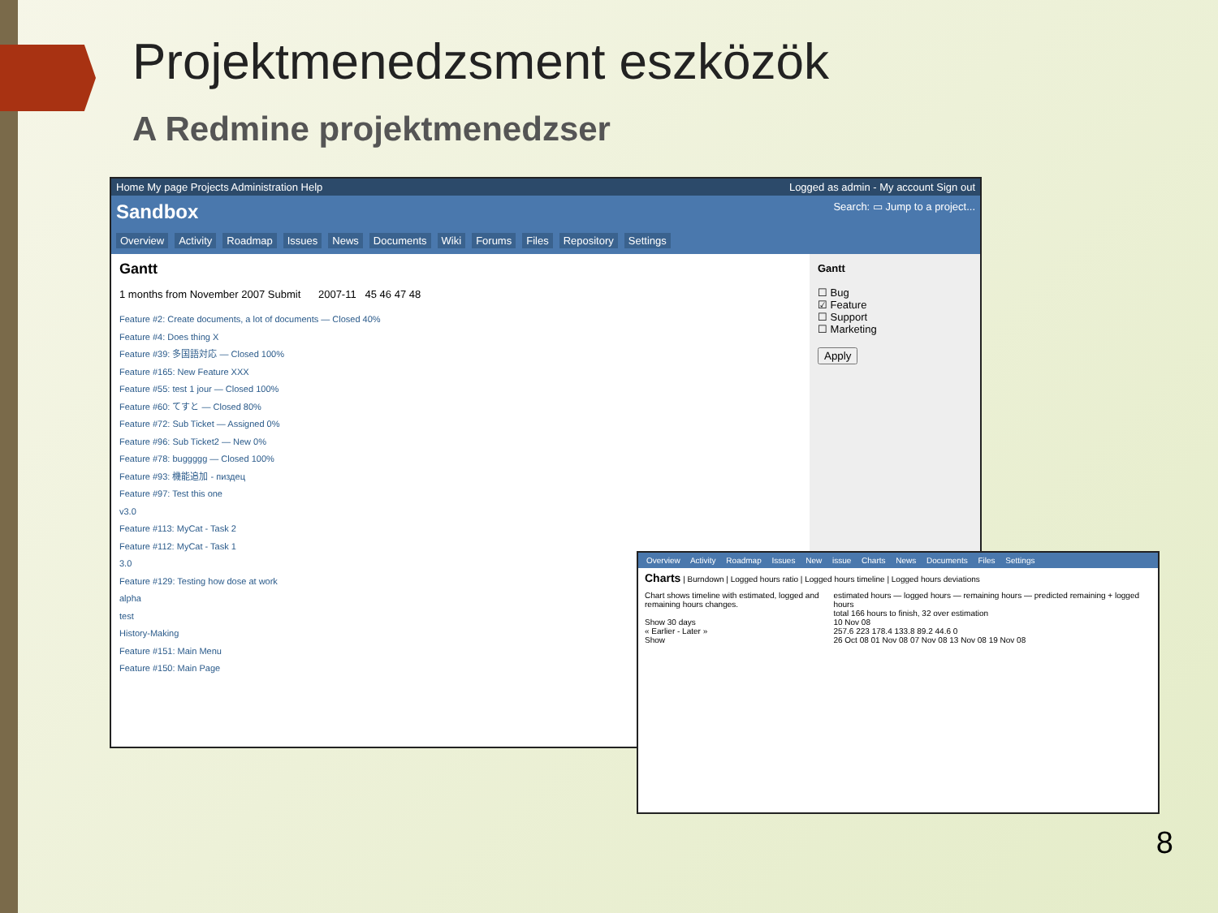Projektmenedzsment eszközök
A Redmine projektmenedzser
Home My page Projects Administration Help Logged as admin - My account Sign out
Sandbox Search: ▭ Jump to a project...
Overview Activity Roadmap Issues News Documents Wiki Forums Files Repository Settings
Gantt
1 months from November 2007 Submit 2007-11 45 46 47 48
Feature #2: Create documents, a lot of documents — Closed 40%
Feature #4: Does thing X
Feature #39: 多国語対応 — Closed 100%
Feature #165: New Feature XXX
Feature #55: test 1 jour — Closed 100%
Feature #60: てすと — Closed 80%
Feature #72: Sub Ticket — Assigned 0%
Feature #96: Sub Ticket2 — New 0%
Feature #78: buggggg — Closed 100%
Feature #93: 機能追加 - пиздец
Feature #97: Test this one
v3.0
Feature #113: MyCat - Task 2
Feature #112: MyCat - Task 1
3.0
Feature #129: Testing how dose at work
alpha
test
History-Making
Feature #151: Main Menu
Feature #150: Main Page
Gantt
☐ Bug
☑ Feature
☐ Support
☐ Marketing
Apply
Overview Activity Roadmap Issues New issue Charts News Documents Files Settings
Charts | Burndown | Logged hours ratio | Logged hours timeline | Logged hours deviations
Chart shows timeline with estimated, logged and remaining hours changes.
Show 30 days
« Earlier - Later »
Show
estimated hours — logged hours — remaining hours — predicted remaining + logged hours
total 166 hours to finish, 32 over estimation
10 Nov 08
257.6 223 178.4 133.8 89.2 44.6 0
26 Oct 08 01 Nov 08 07 Nov 08 13 Nov 08 19 Nov 08
8